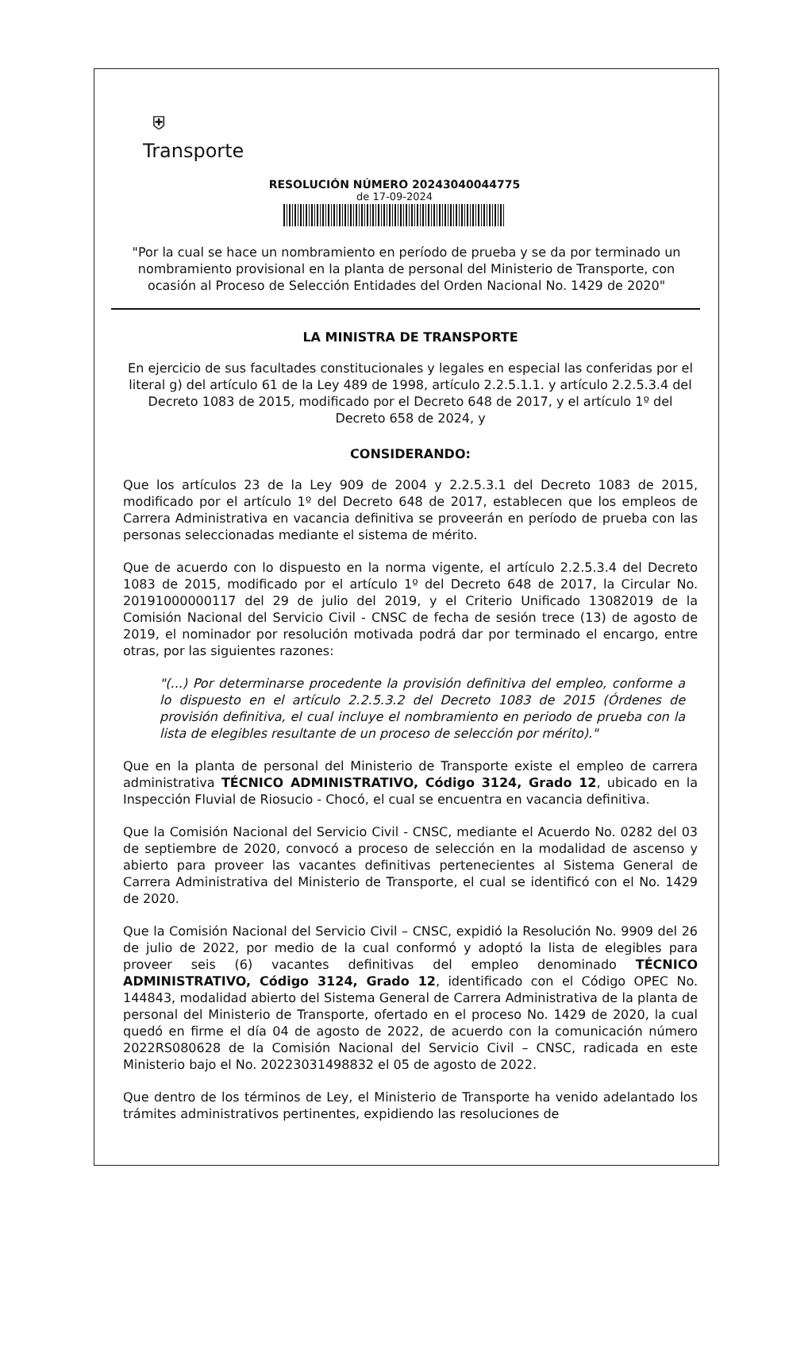⛨
Transporte
RESOLUCIÓN NÚMERO 20243040044775
de 17-09-2024
"Por la cual se hace un nombramiento en período de prueba y se da por terminado un nombramiento provisional en la planta de personal del Ministerio de Transporte, con ocasión al Proceso de Selección Entidades del Orden Nacional No. 1429 de 2020"
LA MINISTRA DE TRANSPORTE
En ejercicio de sus facultades constitucionales y legales en especial las conferidas por el literal g) del artículo 61 de la Ley 489 de 1998, artículo 2.2.5.1.1. y artículo 2.2.5.3.4 del Decreto 1083 de 2015, modificado por el Decreto 648 de 2017, y el artículo 1º del Decreto 658 de 2024, y
CONSIDERANDO:
Que los artículos 23 de la Ley 909 de 2004 y 2.2.5.3.1 del Decreto 1083 de 2015, modificado por el artículo 1º del Decreto 648 de 2017, establecen que los empleos de Carrera Administrativa en vacancia definitiva se proveerán en período de prueba con las personas seleccionadas mediante el sistema de mérito.
Que de acuerdo con lo dispuesto en la norma vigente, el artículo 2.2.5.3.4 del Decreto 1083 de 2015, modificado por el artículo 1º del Decreto 648 de 2017, la Circular No. 20191000000117 del 29 de julio del 2019, y el Criterio Unificado 13082019 de la Comisión Nacional del Servicio Civil - CNSC de fecha de sesión trece (13) de agosto de 2019, el nominador por resolución motivada podrá dar por terminado el encargo, entre otras, por las siguientes razones:
"(...) Por determinarse procedente la provisión definitiva del empleo, conforme a lo dispuesto en el artículo 2.2.5.3.2 del Decreto 1083 de 2015 (Órdenes de provisión definitiva, el cual incluye el nombramiento en periodo de prueba con la lista de elegibles resultante de un proceso de selección por mérito)."
Que en la planta de personal del Ministerio de Transporte existe el empleo de carrera administrativa TÉCNICO ADMINISTRATIVO, Código 3124, Grado 12, ubicado en la Inspección Fluvial de Riosucio - Chocó, el cual se encuentra en vacancia definitiva.
Que la Comisión Nacional del Servicio Civil - CNSC, mediante el Acuerdo No. 0282 del 03 de septiembre de 2020, convocó a proceso de selección en la modalidad de ascenso y abierto para proveer las vacantes definitivas pertenecientes al Sistema General de Carrera Administrativa del Ministerio de Transporte, el cual se identificó con el No. 1429 de 2020.
Que la Comisión Nacional del Servicio Civil – CNSC, expidió la Resolución No. 9909 del 26 de julio de 2022, por medio de la cual conformó y adoptó la lista de elegibles para proveer seis (6) vacantes definitivas del empleo denominado TÉCNICO ADMINISTRATIVO, Código 3124, Grado 12, identificado con el Código OPEC No. 144843, modalidad abierto del Sistema General de Carrera Administrativa de la planta de personal del Ministerio de Transporte, ofertado en el proceso No. 1429 de 2020, la cual quedó en firme el día 04 de agosto de 2022, de acuerdo con la comunicación número 2022RS080628 de la Comisión Nacional del Servicio Civil – CNSC, radicada en este Ministerio bajo el No. 20223031498832 el 05 de agosto de 2022.
Que dentro de los términos de Ley, el Ministerio de Transporte ha venido adelantado los trámites administrativos pertinentes, expidiendo las resoluciones de